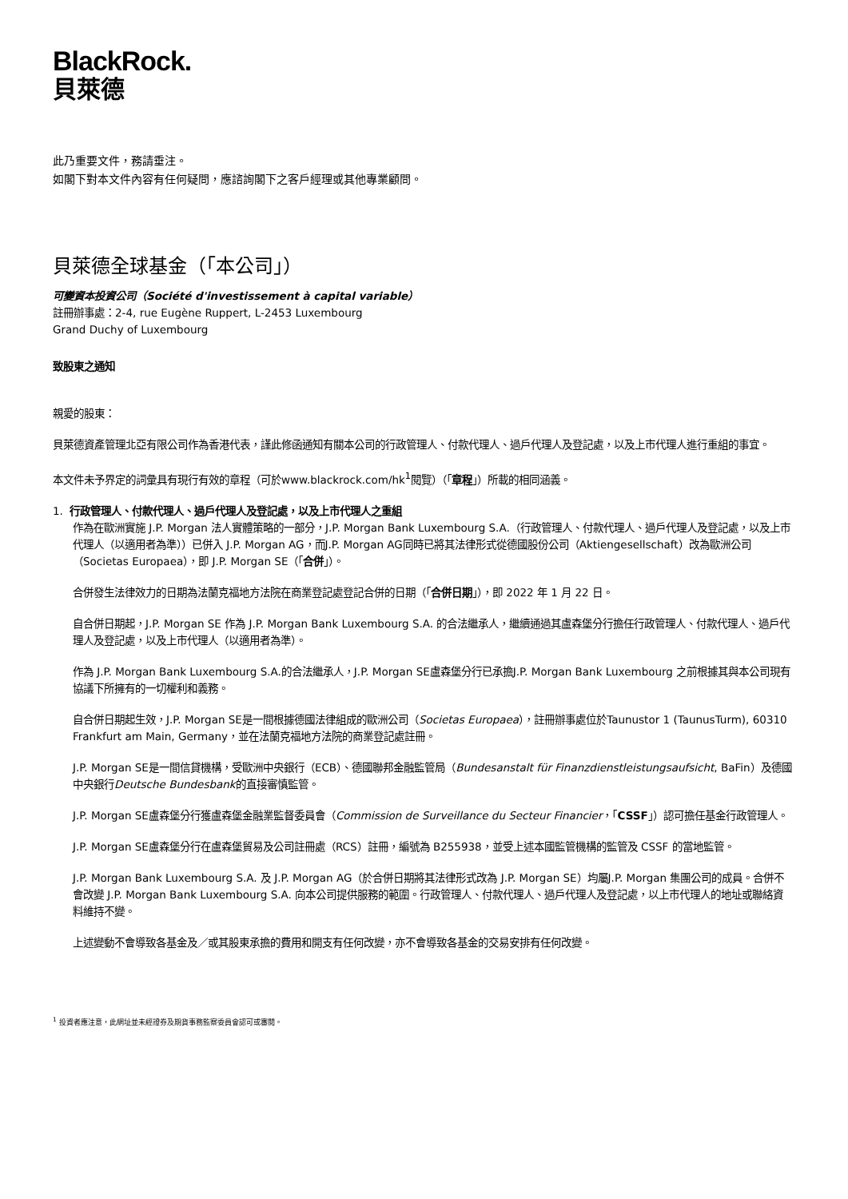BlackRock.
貝萊德
此乃重要文件，務請垂注。
如閣下對本文件內容有任何疑問，應諮詢閣下之客戶經理或其他專業顧問。
貝萊德全球基金（「本公司」）
可變資本投資公司（Société d'investissement à capital variable）
註冊辦事處：2-4, rue Eugène Ruppert, L-2453 Luxembourg
Grand Duchy of Luxembourg
致股東之通知
親愛的股東：
貝萊德資產管理北亞有限公司作為香港代表，謹此修函通知有關本公司的行政管理人、付款代理人、過戶代理人及登記處，以及上市代理人進行重組的事宜。
本文件未予界定的詞彙具有現行有效的章程（可於www.blackrock.com/hk<sup>1</sup>閱覽）（「章程」）所載的相同涵義。
1. 行政管理人、付款代理人、過戶代理人及登記處，以及上市代理人之重組
作為在歐洲實施 J.P. Morgan 法人實體策略的一部分，J.P. Morgan Bank Luxembourg S.A.（行政管理人、付款代理人、過戶代理人及登記處，以及上市代理人（以適用者為準））已併入 J.P. Morgan AG，而J.P. Morgan AG同時已將其法律形式從德國股份公司（Aktiengesellschaft）改為歐洲公司（Societas Europaea），即 J.P. Morgan SE（「合併」）。
合併發生法律效力的日期為法蘭克福地方法院在商業登記處登記合併的日期（「合併日期」），即 2022 年 1 月 22 日。
自合併日期起，J.P. Morgan SE 作為 J.P. Morgan Bank Luxembourg S.A. 的合法繼承人，繼續通過其盧森堡分行擔任行政管理人、付款代理人、過戶代理人及登記處，以及上市代理人（以適用者為準）。
作為 J.P. Morgan Bank Luxembourg S.A.的合法繼承人，J.P. Morgan SE盧森堡分行已承擔J.P. Morgan Bank Luxembourg 之前根據其與本公司現有協議下所擁有的一切權利和義務。
自合併日期起生效，J.P. Morgan SE是一間根據德國法律組成的歐洲公司（Societas Europaea），註冊辦事處位於Taunustor 1 (TaunusTurm), 60310 Frankfurt am Main, Germany，並在法蘭克福地方法院的商業登記處註冊。
J.P. Morgan SE是一間信貸機構，受歐洲中央銀行（ECB）、德國聯邦金融監管局（Bundesanstalt für Finanzdienstleistungsaufsicht, BaFin）及德國中央銀行Deutsche Bundesbank的直接審慎監管。
J.P. Morgan SE盧森堡分行獲盧森堡金融業監督委員會（Commission de Surveillance du Secteur Financier，「CSSF」）認可擔任基金行政管理人。
J.P. Morgan SE盧森堡分行在盧森堡貿易及公司註冊處（RCS）註冊，編號為 B255938，並受上述本國監管機構的監管及 CSSF 的當地監管。
J.P. Morgan Bank Luxembourg S.A. 及 J.P. Morgan AG（於合併日期將其法律形式改為 J.P. Morgan SE）均屬J.P. Morgan 集團公司的成員。合併不會改變 J.P. Morgan Bank Luxembourg S.A. 向本公司提供服務的範圍。行政管理人、付款代理人、過戶代理人及登記處，以上市代理人的地址或聯絡資料維持不變。
上述變動不會導致各基金及／或其股東承擔的費用和開支有任何改變，亦不會導致各基金的交易安排有任何改變。
<sup>1</sup> 投資者應注意，此網址並未經證券及期貨事務監察委員會認可或審閱。